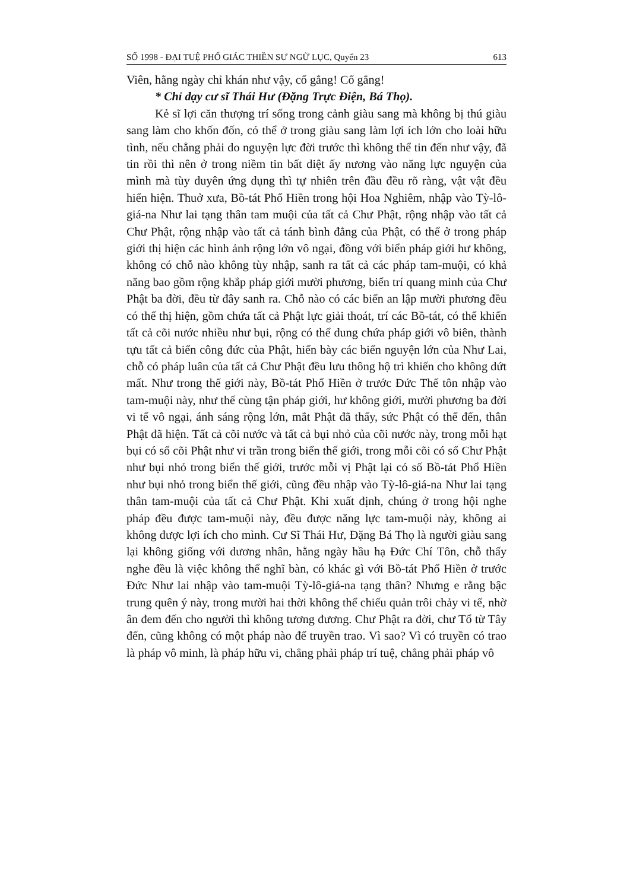SỐ 1998 - ĐẠI TUỆ PHỔ GIÁC THIỀN SƯ NGỮ LỤC, Quyển 23 613
Viên, hằng ngày chỉ khán như vậy, cố gắng! Cố gắng!
* Chỉ dạy cư sĩ Thái Hư (Đặng Trực Điện, Bá Thọ).
Kẻ sĩ lợi căn thượng trí sống trong cảnh giàu sang mà không bị thú giàu sang làm cho khốn đốn, có thể ở trong giàu sang làm lợi ích lớn cho loài hữu tình, nếu chẳng phải do nguyện lực đời trước thì không thể tin đến như vậy, đã tin rồi thì nên ở trong niềm tin bất diệt ấy nương vào năng lực nguyện của mình mà tùy duyên ứng dụng thì tự nhiên trên đầu đều rõ ràng, vật vật đều hiển hiện. Thuở xưa, Bồ-tát Phổ Hiền trong hội Hoa Nghiêm, nhập vào Tỳ-lô-giá-na Như lai tạng thân tam muội của tất cả Chư Phật, rộng nhập vào tất cả Chư Phật, rộng nhập vào tất cả tánh bình đẳng của Phật, có thể ở trong pháp giới thị hiện các hình ảnh rộng lớn vô ngại, đồng với biển pháp giới hư không, không có chỗ nào không tùy nhập, sanh ra tất cả các pháp tam-muội, có khả năng bao gồm rộng khắp pháp giới mười phương, biển trí quang minh của Chư Phật ba đời, đều từ đây sanh ra. Chỗ nào có các biển an lập mười phương đều có thể thị hiện, gồm chứa tất cả Phật lực giải thoát, trí các Bồ-tát, có thể khiến tất cả cõi nước nhiều như bụi, rộng có thể dung chứa pháp giới vô biên, thành tựu tất cả biển công đức của Phật, hiển bày các biển nguyện lớn của Như Lai, chỗ có pháp luân của tất cả Chư Phật đều lưu thông hộ trì khiến cho không dứt mất. Như trong thế giới này, Bồ-tát Phổ Hiền ở trước Đức Thế tôn nhập vào tam-muội này, như thế cùng tận pháp giới, hư không giới, mười phương ba đời vi tế vô ngại, ánh sáng rộng lớn, mắt Phật đã thấy, sức Phật có thể đến, thân Phật đã hiện. Tất cả cõi nước và tất cả bụi nhỏ của cõi nước này, trong mỗi hạt bụi có số cõi Phật như vi trần trong biển thế giới, trong mỗi cõi có số Chư Phật như bụi nhỏ trong biển thế giới, trước mỗi vị Phật lại có số Bồ-tát Phổ Hiền như bụi nhỏ trong biển thế giới, cũng đều nhập vào Tỳ-lô-giá-na Như lai tạng thân tam-muội của tất cả Chư Phật. Khi xuất định, chúng ở trong hội nghe pháp đều được tam-muội này, đều được năng lực tam-muội này, không ai không được lợi ích cho mình. Cư Sĩ Thái Hư, Đặng Bá Thọ là người giàu sang lại không giống với dương nhân, hằng ngày hầu hạ Đức Chí Tôn, chỗ thấy nghe đều là việc không thể nghĩ bàn, có khác gì với Bồ-tát Phổ Hiền ở trước Đức Như lai nhập vào tam-muội Tỳ-lô-giá-na tạng thân? Nhưng e rằng bậc trung quên ý này, trong mười hai thời không thể chiếu quản trôi chảy vi tế, nhờ ân đem đến cho người thì không tương đương. Chư Phật ra đời, chư Tổ từ Tây đến, cũng không có một pháp nào để truyền trao. Vì sao? Vì có truyền có trao là pháp vô minh, là pháp hữu vi, chẳng phải pháp trí tuệ, chẳng phải pháp vô